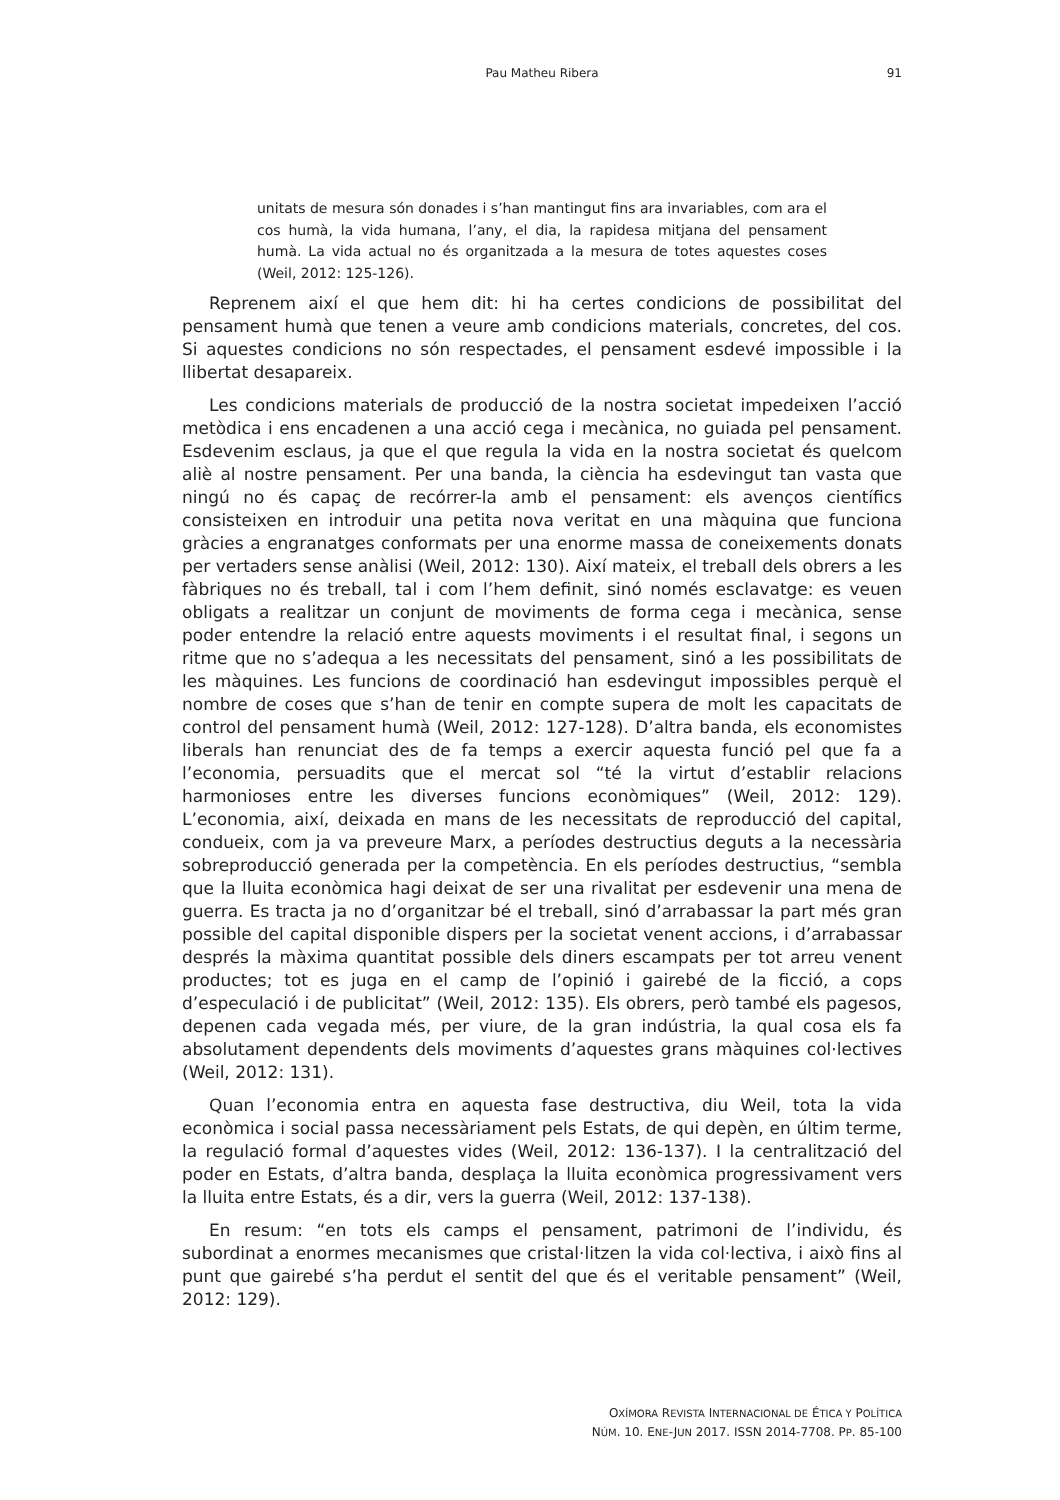Pau Matheu Ribera
91
unitats de mesura són donades i s’han mantingut fins ara invariables, com ara el cos humà, la vida humana, l’any, el dia, la rapidesa mitjana del pensament humà. La vida actual no és organitzada a la mesura de totes aquestes coses (Weil, 2012: 125-126).
Reprenem així el que hem dit: hi ha certes condicions de possibilitat del pensament humà que tenen a veure amb condicions materials, concretes, del cos. Si aquestes condicions no són respectades, el pensament esdevé impossible i la llibertat desapareix.
Les condicions materials de producció de la nostra societat impedeixen l’acció metòdica i ens encadenen a una acció cega i mecànica, no guiada pel pensament. Esdevenim esclaus, ja que el que regula la vida en la nostra societat és quelcom aliè al nostre pensament. Per una banda, la ciència ha esdevingut tan vasta que ningú no és capaç de recórrer-la amb el pensament: els avenços científics consisteixen en introduir una petita nova veritat en una màquina que funciona gràcies a engranatges conformats per una enorme massa de coneixements donats per vertaders sense anàlisi (Weil, 2012: 130). Així mateix, el treball dels obrers a les fàbriques no és treball, tal i com l’hem definit, sinó només esclavatge: es veuen obligats a realitzar un conjunt de moviments de forma cega i mecànica, sense poder entendre la relació entre aquests moviments i el resultat final, i segons un ritme que no s’adequa a les necessitats del pensament, sinó a les possibilitats de les màquines. Les funcions de coordinació han esdevingut impossibles perquè el nombre de coses que s’han de tenir en compte supera de molt les capacitats de control del pensament humà (Weil, 2012: 127-128). D’altra banda, els economistes liberals han renunciat des de fa temps a exercir aquesta funció pel que fa a l’economia, persuadits que el mercat sol “té la virtut d’establir relacions harmonioses entre les diverses funcions econòmiques” (Weil, 2012: 129). L’economia, així, deixada en mans de les necessitats de reproducció del capital, condueix, com ja va preveure Marx, a períodes destructius deguts a la necessària sobreproducció generada per la competència. En els períodes destructius, “sembla que la lluita econòmica hagi deixat de ser una rivalitat per esdevenir una mena de guerra. Es tracta ja no d’organitzar bé el treball, sinó d’arrabassar la part més gran possible del capital disponible dispers per la societat venent accions, i d’arrabassar després la màxima quantitat possible dels diners escampats per tot arreu venent productes; tot es juga en el camp de l’opinió i gairebé de la ficció, a cops d’especulació i de publicitat” (Weil, 2012: 135). Els obrers, però també els pagesos, depenen cada vegada més, per viure, de la gran indústria, la qual cosa els fa absolutament dependents dels moviments d’aquestes grans màquines col·lectives (Weil, 2012: 131).
Quan l’economia entra en aquesta fase destructiva, diu Weil, tota la vida econòmica i social passa necessàriament pels Estats, de qui depèn, en últim terme, la regulació formal d’aquestes vides (Weil, 2012: 136-137). I la centralització del poder en Estats, d’altra banda, desplaça la lluita econòmica progressivament vers la lluita entre Estats, és a dir, vers la guerra (Weil, 2012: 137-138).
En resum: “en tots els camps el pensament, patrimoni de l’individu, és subordinat a enormes mecanismes que cristal·litzen la vida col·lectiva, i això fins al punt que gairebé s’ha perdut el sentit del que és el veritable pensament” (Weil, 2012: 129).
OXÍMORA REVISTA INTERNACIONAL DE ÉTICA Y POLÍTICA
NÚM. 10. ENE-JUN 2017. ISSN 2014-7708. PP. 85-100